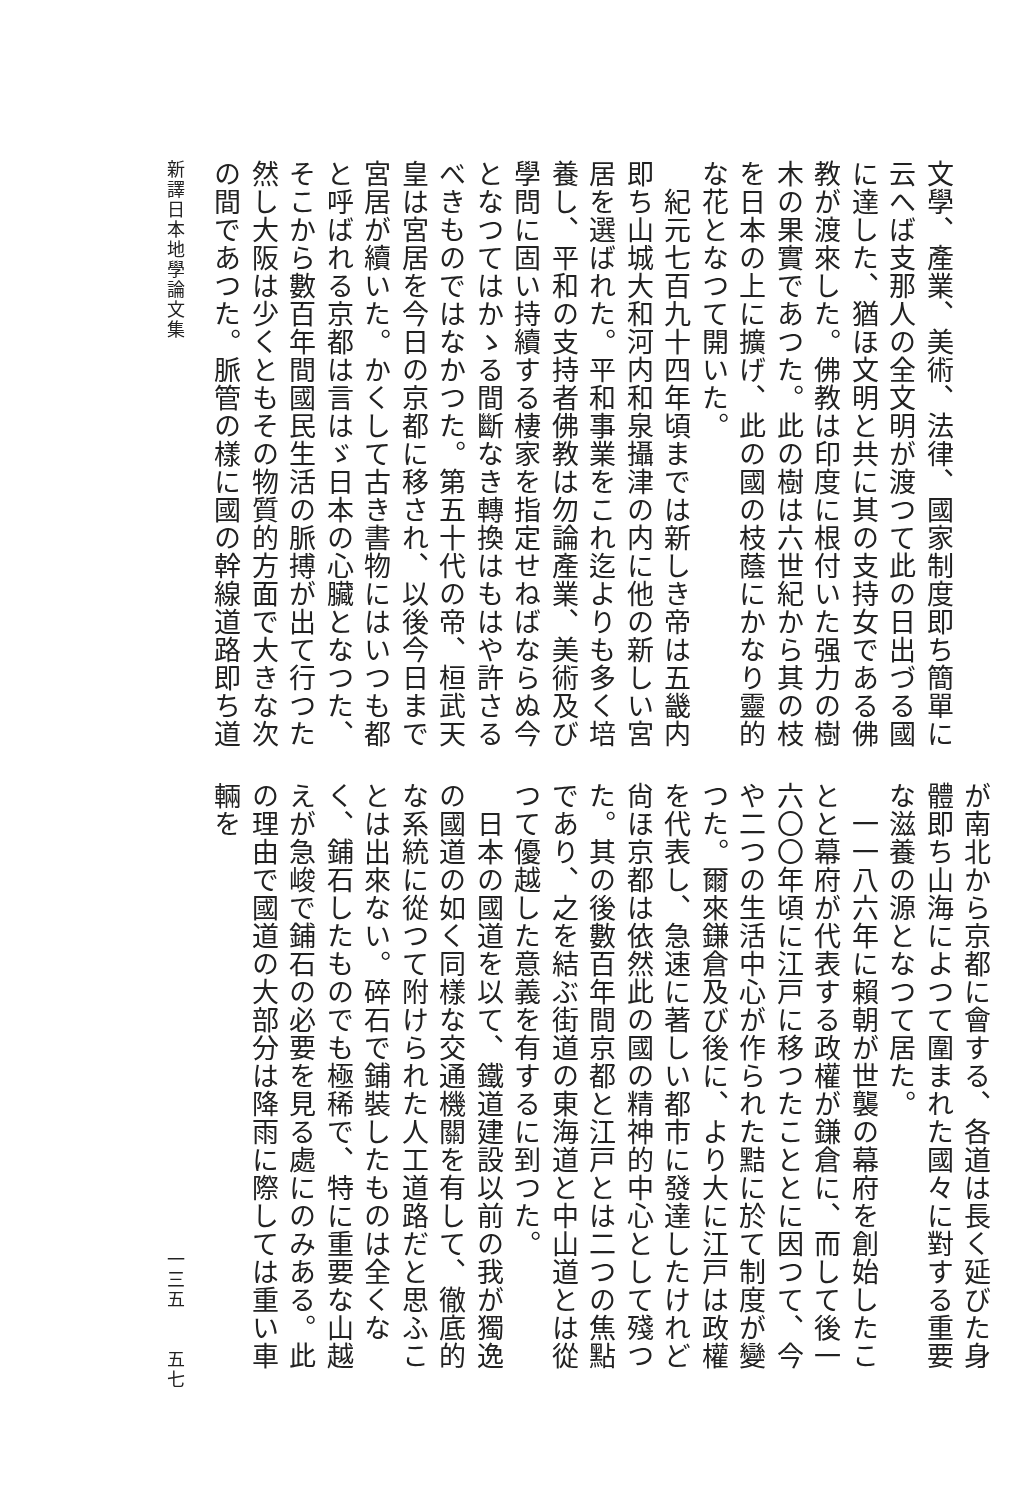文學、產業、美術、法律、國家制度即ち簡單に云へば支那人の全文明が渡つて此の日出づる國に達した、猶ほ文明と共に其の支持女である佛教が渡來した。佛教は印度に根付いた强力の樹木の果實であつた。此の樹は六世紀から其の枝を日本の上に擴げ、此の國の枝蔭にかなり靈的な花となつて開いた。
　紀元七百九十四年頃までは新しき帝は五畿内即ち山城大和河内和泉攝津の内に他の新しい宮居を選ばれた。平和事業をこれ迄よりも多く培養し、平和の支持者佛教は勿論產業、美術及び學問に固い持續する棲家を指定せねばならぬ今となつてはかゝる間斷なき轉換はもはや許さるべきものではなかつた。第五十代の帝、桓武天皇は宮居を今日の京都に移され、以後今日まで宮居が續いた。かくして古き書物にはいつも都と呼ばれる京都は言はゞ日本の心臟となつた、そこから數百年間國民生活の脈搏が出て行つた然し大阪は少くともその物質的方面で大きな次の間であつた。脈管の樣に國の幹線道路即ち道
が南北から京都に會する、各道は長く延びた身體即ち山海によつて圍まれた國々に對する重要な滋養の源となつて居た。
　一一八六年に賴朝が世襲の幕府を創始したことと幕府が代表する政權が鎌倉に、而して後一六〇〇年頃に江戸に移つたこととに因つて、今や二つの生活中心が作られた黠に於て制度が變つた。爾來鎌倉及び後に、より大に江戸は政權を代表し、急速に著しい都市に發達したけれど尙ほ京都は依然此の國の精神的中心として殘つた。其の後數百年間京都と江戸とは二つの焦點であり、之を結ぶ街道の東海道と中山道とは從つて優越した意義を有するに到つた。
　日本の國道を以て、鐵道建設以前の我が獨逸の國道の如く同樣な交通機關を有して、徹底的な系統に從つて附けられた人工道路だと思ふことは出來ない。碎石で鋪裝したものは全くなく、鋪石したものでも極稀で、特に重要な山越えが急峻で鋪石の必要を見る處にのみある。此の理由で國道の大部分は降雨に際しては重い車輛を
新譯日本地學論文集 一三五　　五七